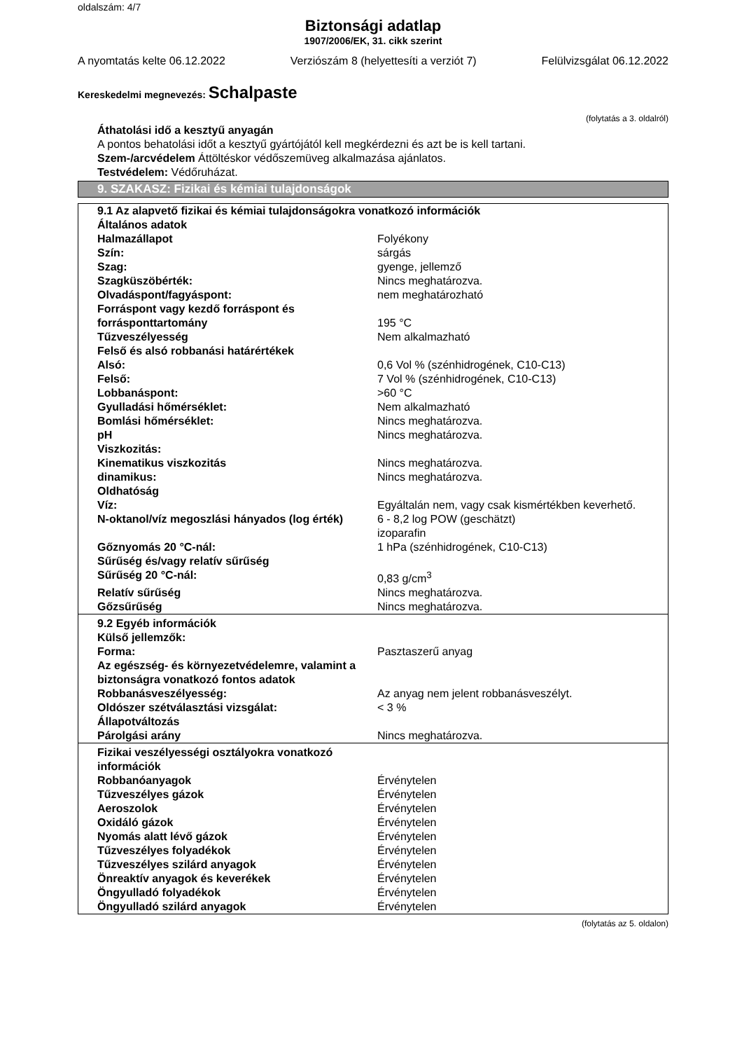oldalszám: 4/7
Biztonsági adatlap
1907/2006/EK, 31. cikk szerint
A nyomtatás kelte 06.12.2022 Verziószám 8 (helyettesíti a verziót 7) Felülvizsgálat 06.12.2022
Kereskedelmi megnevezés: Schalpaste
(folytatás a 3. oldalról)
Áthatolási idő a kesztyű anyagán
A pontos behatolási időt a kesztyű gyártójától kell megkérdezni és azt be is kell tartani.
Szem-/arcvédelem Áttöltéskor védőszemüveg alkalmazása ajánlatos.
Testvédelem: Védőruházat.
9. SZAKASZ: Fizikai és kémiai tulajdonságok
| 9.1 Az alapvető fizikai és kémiai tulajdonságokra vonatkozó információk | |
| Általános adatok | |
| Halmazállapot | Folyékony |
| Szín: | sárgás |
| Szag: | gyenge, jellemző |
| Szagküszöbérték: | Nincs meghatározva. |
| Olvadáspont/fagyáspont: | nem meghatározható |
| Forráspont vagy kezdő forráspont és forrásponttartomány | 195 °C |
| Tűzveszélyesség | Nem alkalmazható |
| Felső és alsó robbanási határértékek | |
| Alsó: | 0,6 Vol % (szénhidrogének, C10-C13) |
| Felső: | 7 Vol % (szénhidrogének, C10-C13) |
| Lobbanáspont: | >60 °C |
| Gyulladási hőmérséklet: | Nem alkalmazható |
| Bomlási hőmérséklet: | Nincs meghatározva. |
| pH | Nincs meghatározva. |
| Viszkozitás: | |
| Kinematikus viszkozitás | Nincs meghatározva. |
| dinamikus: | Nincs meghatározva. |
| Oldhatóság | |
| Víz: | Egyáltalán nem, vagy csak kismértékben keverhető. |
| N-oktanol/víz megoszlási hányados (log érték) | 6 - 8,2 log POW (geschätzt) izoparafin |
| Gőznyomás 20 °C-nál: | 1 hPa (szénhidrogének, C10-C13) |
| Sűrűség és/vagy relatív sűrűség | |
| Sűrűség 20 °C-nál: | 0,83 g/cm<sup>3</sup> |
| Relatív sűrűség | Nincs meghatározva. |
| Gőzsűrűség | Nincs meghatározva. |
| 9.2 Egyéb információk | |
| Külső jellemzők: | |
| Forma: | Pasztaszerű anyag |
| Az egészség- és környezetvédelemre, valamint a biztonságra vonatkozó fontos adatok | |
| Robbanásveszélyesség: | Az anyag nem jelent robbanásveszélyt. |
| Oldószer szétválasztási vizsgálat: | < 3 % |
| Állapotváltozás | |
| Párolgási arány | Nincs meghatározva. |
| Fizikai veszélyességi osztályokra vonatkozó információk | |
| Robbanóanyagok | Érvénytelen |
| Tűzveszélyes gázok | Érvénytelen |
| Aeroszolok | Érvénytelen |
| Oxidáló gázok | Érvénytelen |
| Nyomás alatt lévő gázok | Érvénytelen |
| Tűzveszélyes folyadékok | Érvénytelen |
| Tűzveszélyes szilárd anyagok | Érvénytelen |
| Önreaktív anyagok és keverékek | Érvénytelen |
| Öngyulladó folyadékok | Érvénytelen |
| Öngyulladó szilárd anyagok | Érvénytelen |
(folytatás az 5. oldalon)